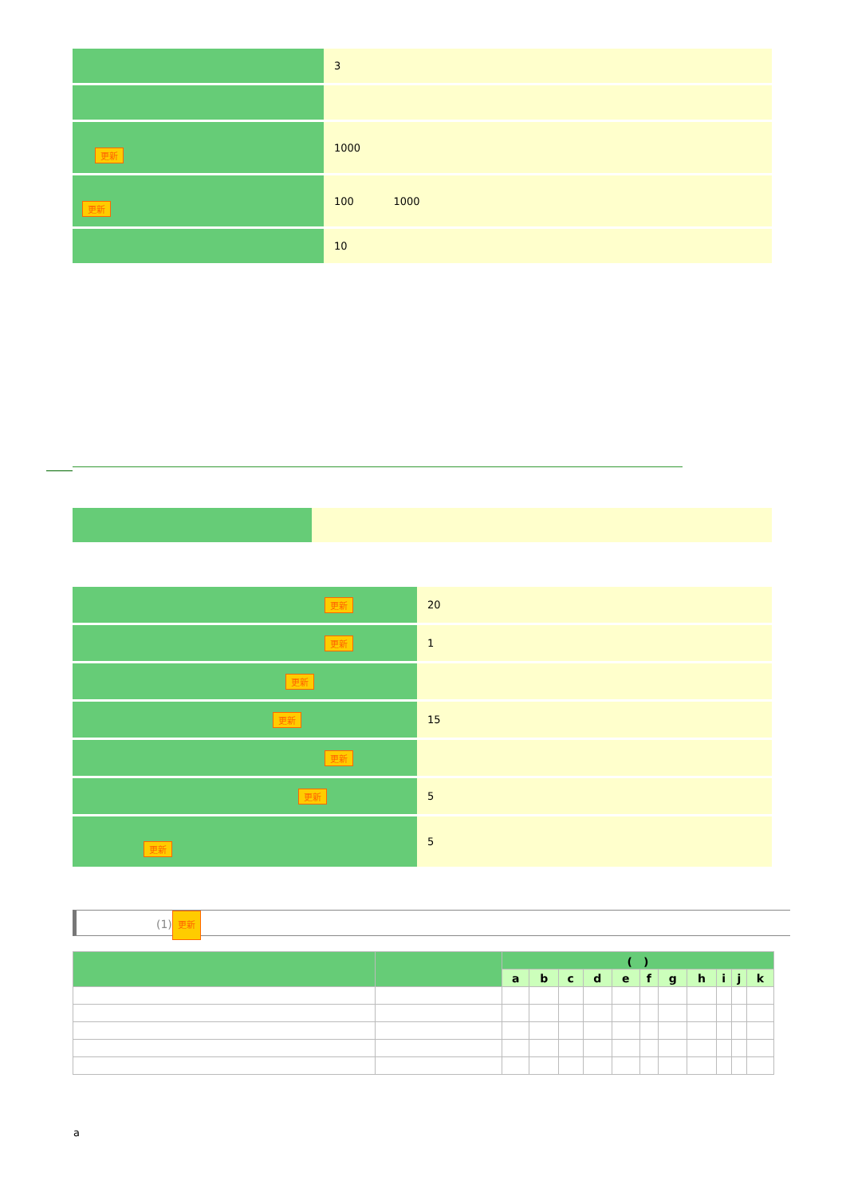| | 3 |
| 更新 | 1000 |
| 更新 | 100 1000 |
| | 10 |
| 更新 | 20 |
| 更新 | 1 |
| 更新 | |
| 更新 | 15 |
| 更新 | |
| 更新 | 5 |
| 更新 | 5 |
(1) 更新
| | | ( ) | | | | | | | | | | |
| --- | --- | --- | --- | --- | --- | --- | --- | --- | --- | --- | --- | --- |
| | | a | b | c | d | e | f | g | h | i | j | k |
a